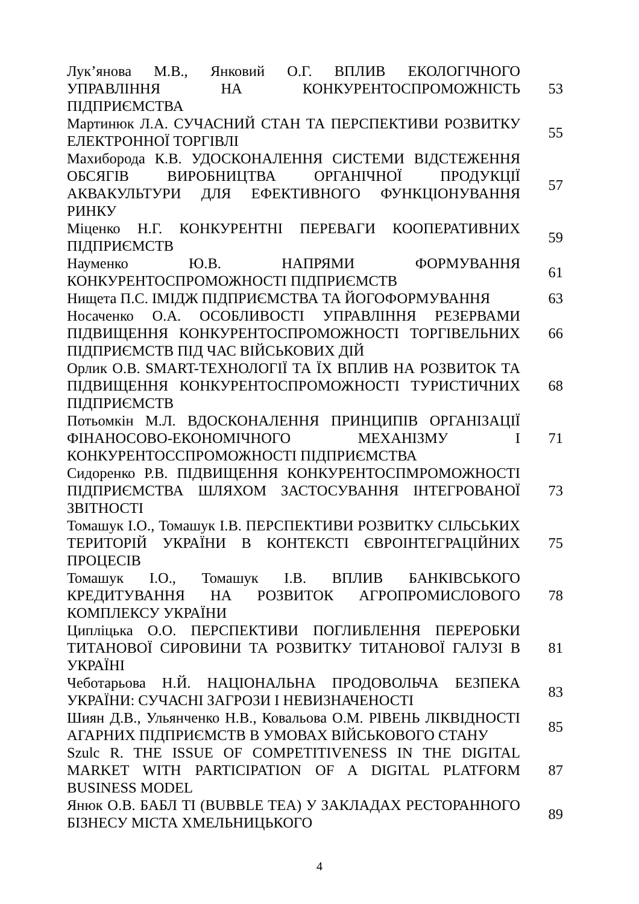| Лук’янова М.В., Янковий О.Г. ВПЛИВ ЕКОЛОГІЧНОГО УПРАВЛІННЯ НА КОНКУРЕНТОСПРОМОЖНІСТЬ ПІДПРИЄМСТВА | 53 |
| Мартинюк Л.А. СУЧАСНИЙ СТАН ТА ПЕРСПЕКТИВИ РОЗВИТКУ ЕЛЕКТРОННОЇ ТОРГІВЛІ | 55 |
| Махиборода К.В. УДОСКОНАЛЕННЯ СИСТЕМИ ВІДСТЕЖЕННЯ ОБСЯГІВ ВИРОБНИЦТВА ОРГАНІЧНОЇ ПРОДУКЦІЇ АКВАКУЛЬТУРИ ДЛЯ ЕФЕКТИВНОГО ФУНКЦІОНУВАННЯ РИНКУ | 57 |
| Міценко Н.Г. КОНКУРЕНТНІ ПЕРЕВАГИ КООПЕРАТИВНИХ ПІДПРИЄМСТВ | 59 |
| Науменко Ю.В. НАПРЯМИ ФОРМУВАННЯ КОНКУРЕНТОСПРОМОЖНОСТІ ПІДПРИЄМСТВ | 61 |
| Нищета П.С. ІМІДЖ ПІДПРИЄМСТВА ТА ЙОГОФОРМУВАННЯ | 63 |
| Носаченко О.А. ОСОБЛИВОСТІ УПРАВЛІННЯ РЕЗЕРВАМИ ПІДВИЩЕННЯ КОНКУРЕНТОСПРОМОЖНОСТІ ТОРГІВЕЛЬНИХ ПІДПРИЄМСТВ ПІД ЧАС ВІЙСЬКОВИХ ДІЙ | 66 |
| Орлик О.В. SMART-ТЕХНОЛОГІЇ ТА ЇХ ВПЛИВ НА РОЗВИТОК ТА ПІДВИЩЕННЯ КОНКУРЕНТОСПРОМОЖНОСТІ ТУРИСТИЧНИХ ПІДПРИЄМСТВ | 68 |
| Потьомкін М.Л. ВДОСКОНАЛЕННЯ ПРИНЦИПІВ ОРГАНІЗАЦІЇ ФІНАНОСОВО-ЕКОНОМІЧНОГО МЕХАНІЗМУ І КОНКУРЕНТОССПРОМОЖНОСТІ ПІДПРИЄМСТВА | 71 |
| Сидоренко Р.В. ПІДВИЩЕННЯ КОНКУРЕНТОСПМРОМОЖНОСТІ ПІДПРИЄМСТВА ШЛЯХОМ ЗАСТОСУВАННЯ ІНТЕГРОВАНОЇ ЗВІТНОСТІ | 73 |
| Томашук І.О., Томашук І.В. ПЕРСПЕКТИВИ РОЗВИТКУ СІЛЬСЬКИХ ТЕРИТОРІЙ УКРАЇНИ В КОНТЕКСТІ ЄВРОІНТЕГРАЦІЙНИХ ПРОЦЕСІВ | 75 |
| Томашук І.О., Томашук І.В. ВПЛИВ БАНКІВСЬКОГО КРЕДИТУВАННЯ НА РОЗВИТОК АГРОПРОМИСЛОВОГО КОМПЛЕКСУ УКРАЇНИ | 78 |
| Ципліцька О.О. ПЕРСПЕКТИВИ ПОГЛИБЛЕННЯ ПЕРЕРОБКИ ТИТАНОВОЇ СИРОВИНИ ТА РОЗВИТКУ ТИТАНОВОЇ ГАЛУЗІ В УКРАЇНІ | 81 |
| Чеботарьова Н.Й. НАЦІОНАЛЬНА ПРОДОВОЛЬЧА БЕЗПЕКА УКРАЇНИ: СУЧАСНІ ЗАГРОЗИ І НЕВИЗНАЧЕНОСТІ | 83 |
| Шиян Д.В., Ульянченко Н.В., Ковальова О.М. РІВЕНЬ ЛІКВІДНОСТІ АГАРНИХ ПІДПРИЄМСТВ В УМОВАХ ВІЙСЬКОВОГО СТАНУ | 85 |
| Szulc R. THE ISSUE OF COMPETITIVENESS IN THE DIGITAL MARKET WITH PARTICIPATION OF A DIGITAL PLATFORM BUSINESS MODEL | 87 |
| Янюк О.В. БАБЛ ТІ (BUBBLE TEA) У ЗАКЛАДАХ РЕСТОРАННОГО БІЗНЕСУ МІСТА ХМЕЛЬНИЦЬКОГО | 89 |
4